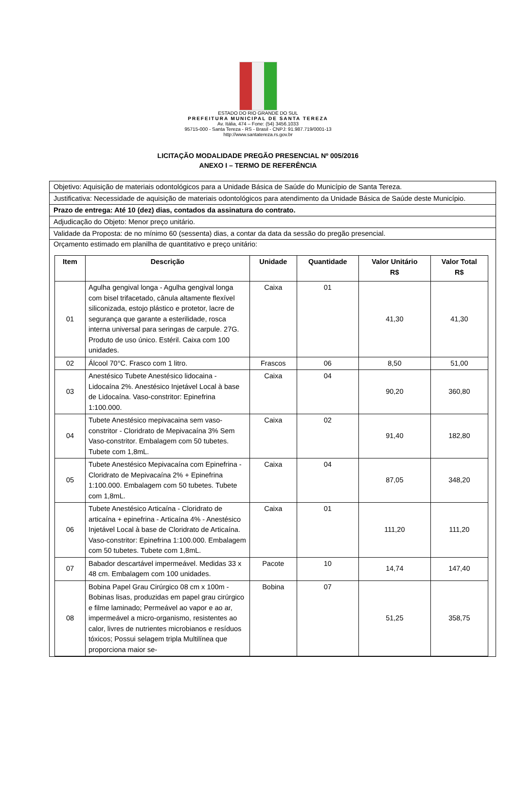ESTADO DO RIO GRANDE DO SUL
PREFEITURA MUNICIPAL DE SANTA TEREZA
Av. Itália, 474 – Fone: (54) 3456.1033
95715-000 - Santa Tereza - RS - Brasil - CNPJ: 91.987.719/0001-13
http://www.santatereza.rs.gov.br
LICITAÇÃO MODALIDADE PREGÃO PRESENCIAL Nº 005/2016
ANEXO I – TERMO DE REFERÊNCIA
Objetivo: Aquisição de materiais odontológicos para a Unidade Básica de Saúde do Município de Santa Tereza.
Justificativa: Necessidade de aquisição de materiais odontológicos para atendimento da Unidade Básica de Saúde deste Município.
Prazo de entrega: Até 10 (dez) dias, contados da assinatura do contrato.
Adjudicação do Objeto: Menor preço unitário.
Validade da Proposta: de no mínimo 60 (sessenta) dias, a contar da data da sessão do pregão presencial.
Orçamento estimado em planilha de quantitativo e preço unitário:
| Item | Descrição | Unidade | Quantidade | Valor Unitário R$ | Valor Total R$ |
| --- | --- | --- | --- | --- | --- |
| 01 | Agulha gengival longa - Agulha gengival longa com bisel trifacetado, cânula altamente flexível siliconizada, estojo plástico e protetor, lacre de segurança que garante a esterilidade, rosca interna universal para seringas de carpule. 27G. Produto de uso único. Estéril. Caixa com 100 unidades. | Caixa | 01 | 41,30 | 41,30 |
| 02 | Álcool 70°C. Frasco com 1 litro. | Frascos | 06 | 8,50 | 51,00 |
| 03 | Anestésico Tubete Anestésico lidocaina - Lidocaína 2%. Anestésico Injetável Local à base de Lidocaína. Vaso-constritor: Epinefrina 1:100.000. | Caixa | 04 | 90,20 | 360,80 |
| 04 | Tubete Anestésico mepivacaina sem vaso-constritor - Cloridrato de Mepivacaína 3% Sem Vaso-constritor. Embalagem com 50 tubetes. Tubete com 1,8mL. | Caixa | 02 | 91,40 | 182,80 |
| 05 | Tubete Anestésico Mepivacaína com Epinefrina - Cloridrato de Mepivacaína 2% + Epinefrina 1:100.000. Embalagem com 50 tubetes. Tubete com 1,8mL. | Caixa | 04 | 87,05 | 348,20 |
| 06 | Tubete Anestésico Articaína - Cloridrato de articaína + epinefrina - Articaína 4% - Anestésico Injetável Local à base de Cloridrato de Articaína. Vaso-constritor: Epinefrina 1:100.000. Embalagem com 50 tubetes. Tubete com 1,8mL. | Caixa | 01 | 111,20 | 111,20 |
| 07 | Babador descartável impermeável. Medidas 33 x 48 cm. Embalagem com 100 unidades. | Pacote | 10 | 14,74 | 147,40 |
| 08 | Bobina Papel Grau Cirúrgico 08 cm x 100m - Bobinas lisas, produzidas em papel grau cirúrgico e filme laminado; Permeável ao vapor e ao ar, impermeável a micro-organismo, resistentes ao calor, livres de nutrientes microbianos e resíduos tóxicos; Possui selagem tripla Multilínea que proporciona maior se- | Bobina | 07 | 51,25 | 358,75 |